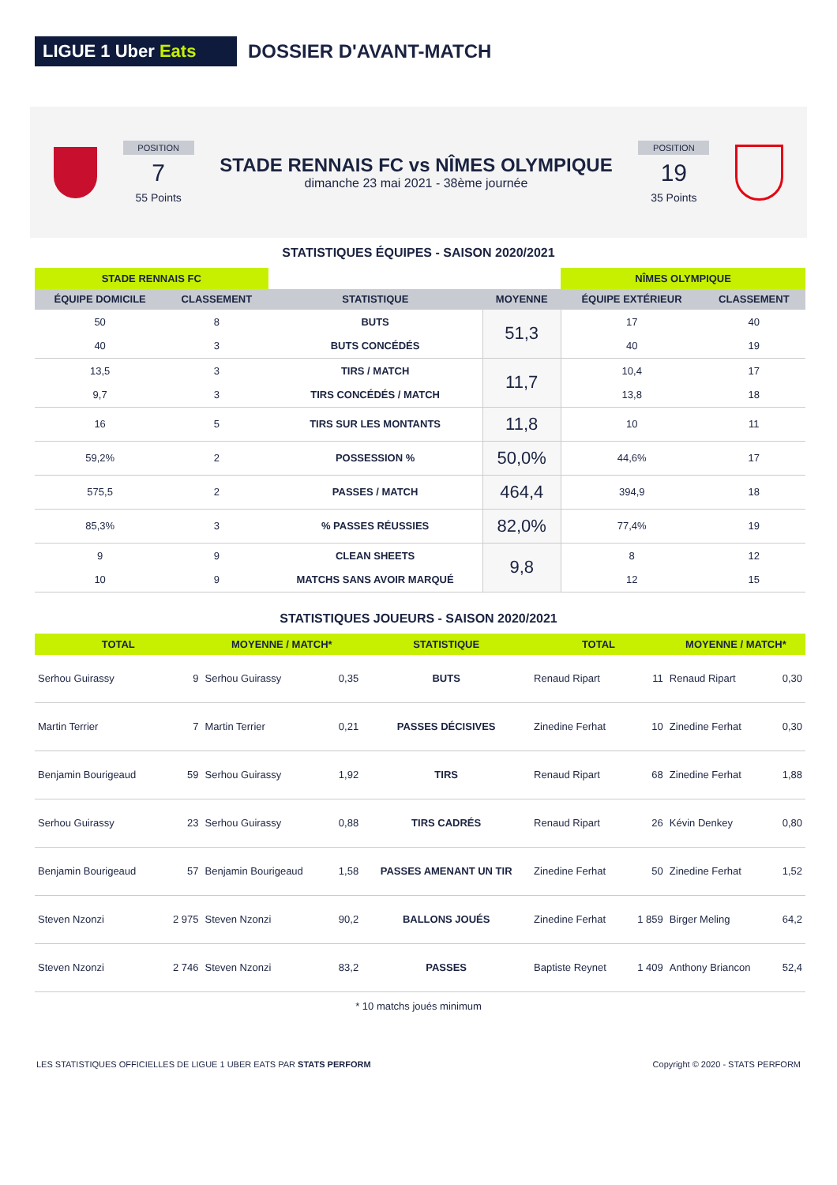LIGUE 1 Uber Eats
DOSSIER D'AVANT-MATCH
POSITION
7
55 Points
STADE RENNAIS FC vs NÎMES OLYMPIQUE
dimanche 23 mai 2021 - 38ème journée
POSITION
19
35 Points
STATISTIQUES ÉQUIPES - SAISON 2020/2021
| STADE RENNAIS FC | | | | NÎMES OLYMPIQUE | |
| --- | --- | --- | --- | --- | --- |
| ÉQUIPE DOMICILE | CLASSEMENT | STATISTIQUE | MOYENNE | ÉQUIPE EXTÉRIEUR | CLASSEMENT |
| 50 40 | 8 3 | BUTS BUTS CONCÉDÉS | 51,3 | 17 40 | 40 19 |
| 13,5 9,7 | 3 3 | TIRS / MATCH TIRS CONCÉDÉS / MATCH | 11,7 | 10,4 13,8 | 17 18 |
| 16 | 5 | TIRS SUR LES MONTANTS | 11,8 | 10 | 11 |
| 59,2% | 2 | POSSESSION % | 50,0% | 44,6% | 17 |
| 575,5 | 2 | PASSES / MATCH | 464,4 | 394,9 | 18 |
| 85,3% | 3 | % PASSES RÉUSSIES | 82,0% | 77,4% | 19 |
| 9 10 | 9 9 | CLEAN SHEETS MATCHS SANS AVOIR MARQUÉ | 9,8 | 8 12 | 12 15 |
STATISTIQUES JOUEURS - SAISON 2020/2021
| TOTAL | | MOYENNE / MATCH* | | STATISTIQUE | TOTAL | | MOYENNE / MATCH* | |
| --- | --- | --- | --- | --- | --- | --- | --- | --- |
| Serhou Guirassy | 9 | Serhou Guirassy | 0,35 | BUTS | Renaud Ripart | 11 | Renaud Ripart | 0,30 |
| Martin Terrier | 7 | Martin Terrier | 0,21 | PASSES DÉCISIVES | Zinedine Ferhat | 10 | Zinedine Ferhat | 0,30 |
| Benjamin Bourigeaud | 59 | Serhou Guirassy | 1,92 | TIRS | Renaud Ripart | 68 | Zinedine Ferhat | 1,88 |
| Serhou Guirassy | 23 | Serhou Guirassy | 0,88 | TIRS CADRÉS | Renaud Ripart | 26 | Kévin Denkey | 0,80 |
| Benjamin Bourigeaud | 57 | Benjamin Bourigeaud | 1,58 | PASSES AMENANT UN TIR | Zinedine Ferhat | 50 | Zinedine Ferhat | 1,52 |
| Steven Nzonzi | 2 975 | Steven Nzonzi | 90,2 | BALLONS JOUÉS | Zinedine Ferhat | 1 859 | Birger Meling | 64,2 |
| Steven Nzonzi | 2 746 | Steven Nzonzi | 83,2 | PASSES | Baptiste Reynet | 1 409 | Anthony Briancon | 52,4 |
* 10 matchs joués minimum
LES STATISTIQUES OFFICIELLES DE LIGUE 1 UBER EATS PAR STATS PERFORM
Copyright © 2020 - STATS PERFORM